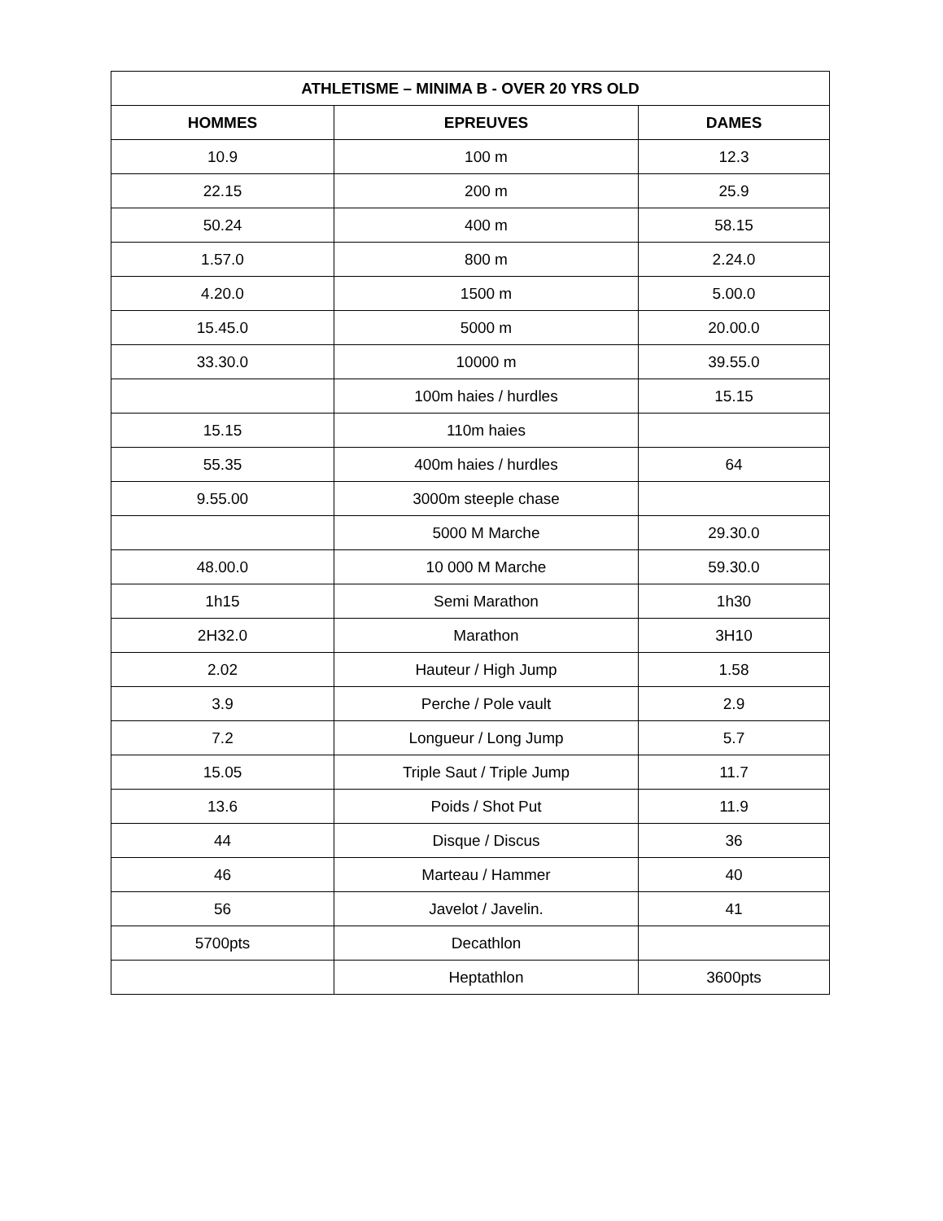| ATHLETISME – MINIMA B - OVER 20 YRS OLD | | |
| --- | --- | --- |
| HOMMES | EPREUVES | DAMES |
| 10.9 | 100 m | 12.3 |
| 22.15 | 200 m | 25.9 |
| 50.24 | 400 m | 58.15 |
| 1.57.0 | 800 m | 2.24.0 |
| 4.20.0 | 1500 m | 5.00.0 |
| 15.45.0 | 5000 m | 20.00.0 |
| 33.30.0 | 10000 m | 39.55.0 |
| | 100m haies / hurdles | 15.15 |
| 15.15 | 110m haies | |
| 55.35 | 400m haies / hurdles | 64 |
| 9.55.00 | 3000m steeple chase | |
| | 5000 M Marche | 29.30.0 |
| 48.00.0 | 10 000 M Marche | 59.30.0 |
| 1h15 | Semi Marathon | 1h30 |
| 2H32.0 | Marathon | 3H10 |
| 2.02 | Hauteur / High Jump | 1.58 |
| 3.9 | Perche / Pole vault | 2.9 |
| 7.2 | Longueur / Long Jump | 5.7 |
| 15.05 | Triple Saut / Triple Jump | 11.7 |
| 13.6 | Poids / Shot Put | 11.9 |
| 44 | Disque / Discus | 36 |
| 46 | Marteau / Hammer | 40 |
| 56 | Javelot / Javelin. | 41 |
| 5700pts | Decathlon | |
| | Heptathlon | 3600pts |